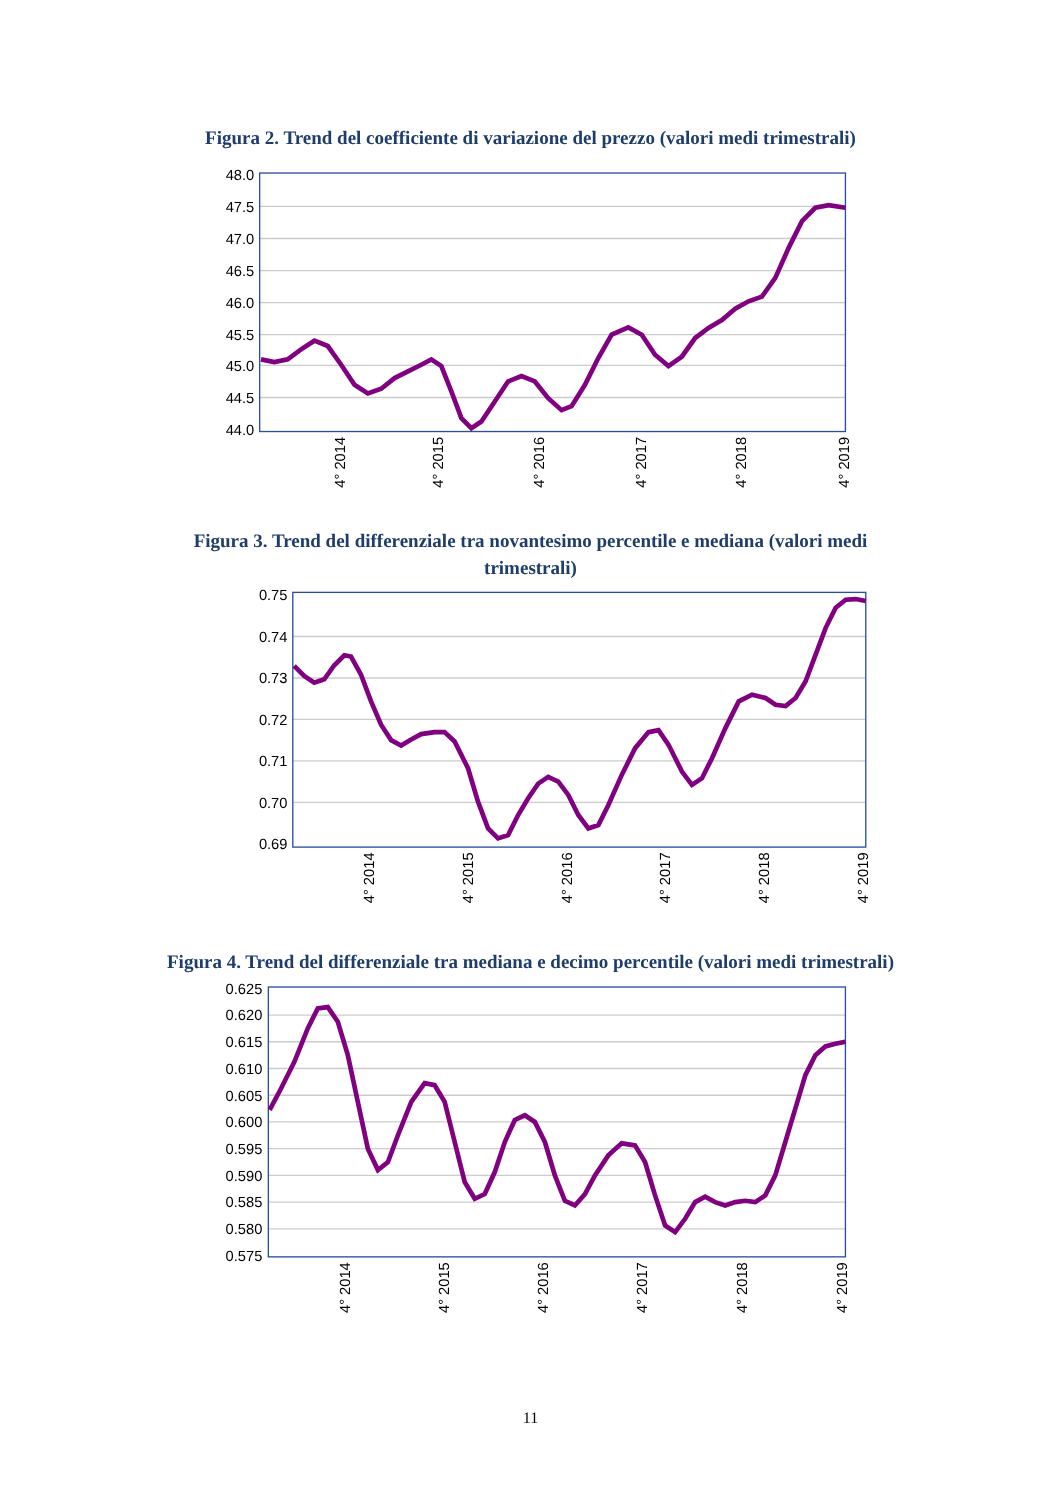Figura 2. Trend del coefficiente di variazione del prezzo (valori medi trimestrali)
48.0
47.5
47.0
46.5
46.0
45.5
45.0
44.5
44.0
4° 2014
4° 2015
4° 2016
4° 2017
4° 2018
4° 2019
Figura 3. Trend del differenziale tra novantesimo percentile e mediana (valori medi trimestrali)
0.75
0.74
0.73
0.72
0.71
0.70
0.69
4° 2014
4° 2015
4° 2016
4° 2017
4° 2018
4° 2019
Figura 4. Trend del differenziale tra mediana e decimo percentile (valori medi trimestrali)
0.625
0.620
0.615
0.610
0.605
0.600
0.595
0.590
0.585
0.580
0.575
4° 2014
4° 2015
4° 2016
4° 2017
4° 2018
4° 2019
11